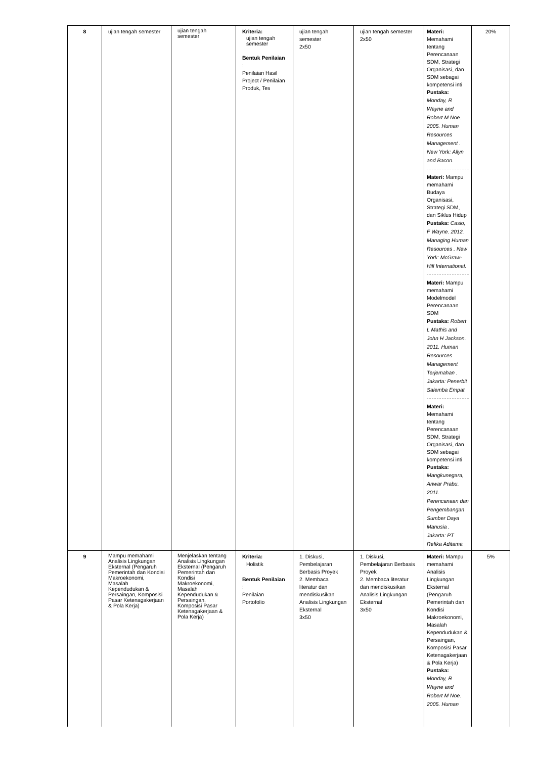| 8 | ujian tengah semester | ujian tengah semester | Kriteria: ujian tengah semester Bentuk Penilaian : Penilaian Hasil Project / Penilaian Produk, Tes | ujian tengah semester 2x50 | ujian tengah semester 2x50 | Materi: Memahami tentang Perencanaan SDM, Strategi Organisasi, dan SDM sebagai kompetensi inti Pustaka: Monday, R Wayne and Robert M Noe. 2005. Human Resources Management . New York: Allyn and Bacon. Materi: Mampu memahami Budaya Organisasi, Strategi SDM, dan Siklus Hidup Pustaka: Casio, F Wayne. 2012. Managing Human Resources . New York: McGraw-Hill International. Materi: Mampu memahami Modelmodel Perencanaan SDM Pustaka: Robert L Mathis and John H Jackson. 2011. Human Resources Management Terjemahan . Jakarta: Penerbit Salemba Empat Materi: Memahami tentang Perencanaan SDM, Strategi Organisasi, dan SDM sebagai kompetensi inti Pustaka: Mangkunegara, Anwar Prabu. 2011. Perencanaan dan Pengembangan Sumber Daya Manusia . Jakarta: PT Refika Aditama | 20% |
| 9 | Mampu memahami Analisis Lingkungan Eksternal (Pengaruh Pemerintah dan Kondisi Makroekonomi, Masalah Kependudukan & Persaingan, Komposisi Pasar Ketenagakerjaan & Pola Kerja) | Menjelaskan tentang Analisis Lingkungan Eksternal (Pengaruh Pemerintah dan Kondisi Makroekonomi, Masalah Kependudukan & Persaingan, Komposisi Pasar Ketenagakerjaan & Pola Kerja) | Kriteria: Holistik Bentuk Penilaian : Penilaian Portofolio | 1. Diskusi, Pembelajaran Berbasis Proyek 2. Membaca literatur dan mendiskusikan Analisis Lingkungan Eksternal 3x50 | 1. Diskusi, Pembelajaran Berbasis Proyek 2. Membaca literatur dan mendiskusikan Analisis Lingkungan Eksternal 3x50 | Materi: Mampu memahami Analisis Lingkungan Eksternal (Pengaruh Pemerintah dan Kondisi Makroekonomi, Masalah Kependudukan & Persaingan, Komposisi Pasar Ketenagakerjaan & Pola Kerja) Pustaka: Monday, R Wayne and Robert M Noe. 2005. Human | 5% |